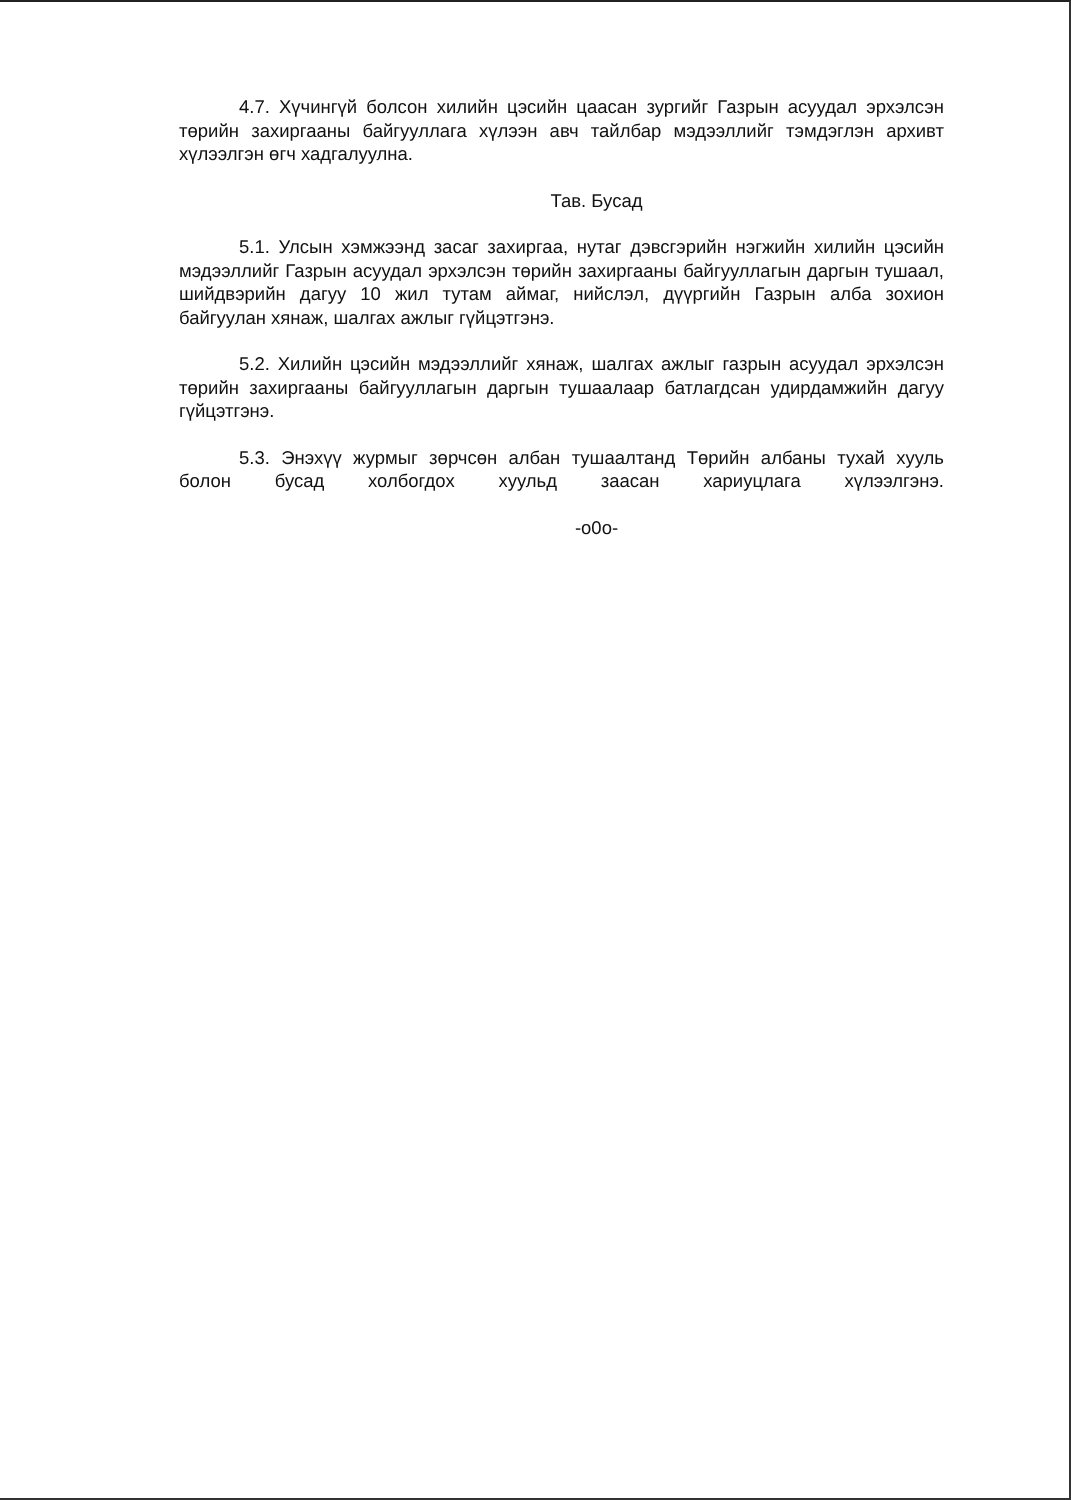4.7. Хүчингүй болсон хилийн цэсийн цаасан зургийг Газрын асуудал эрхэлсэн төрийн захиргааны байгууллага хүлээн авч тайлбар мэдээллийг тэмдэглэн архивт хүлээлгэн өгч хадгалуулна.
Тав. Бусад
5.1. Улсын хэмжээнд засаг захиргаа, нутаг дэвсгэрийн нэгжийн хилийн цэсийн мэдээллийг Газрын асуудал эрхэлсэн төрийн захиргааны байгууллагын даргын тушаал, шийдвэрийн дагуу 10 жил тутам аймаг, нийслэл, дүүргийн Газрын алба зохион байгуулан хянаж, шалгах ажлыг гүйцэтгэнэ.
5.2. Хилийн цэсийн мэдээллийг хянаж, шалгах ажлыг газрын асуудал эрхэлсэн төрийн захиргааны байгууллагын даргын тушаалаар батлагдсан удирдамжийн дагуу гүйцэтгэнэ.
5.3. Энэхүү журмыг зөрчсөн албан тушаалтанд Төрийн албаны тухай хууль болон бусад холбогдох хуульд заасан хариуцлага хүлээлгэнэ.
-o0o-